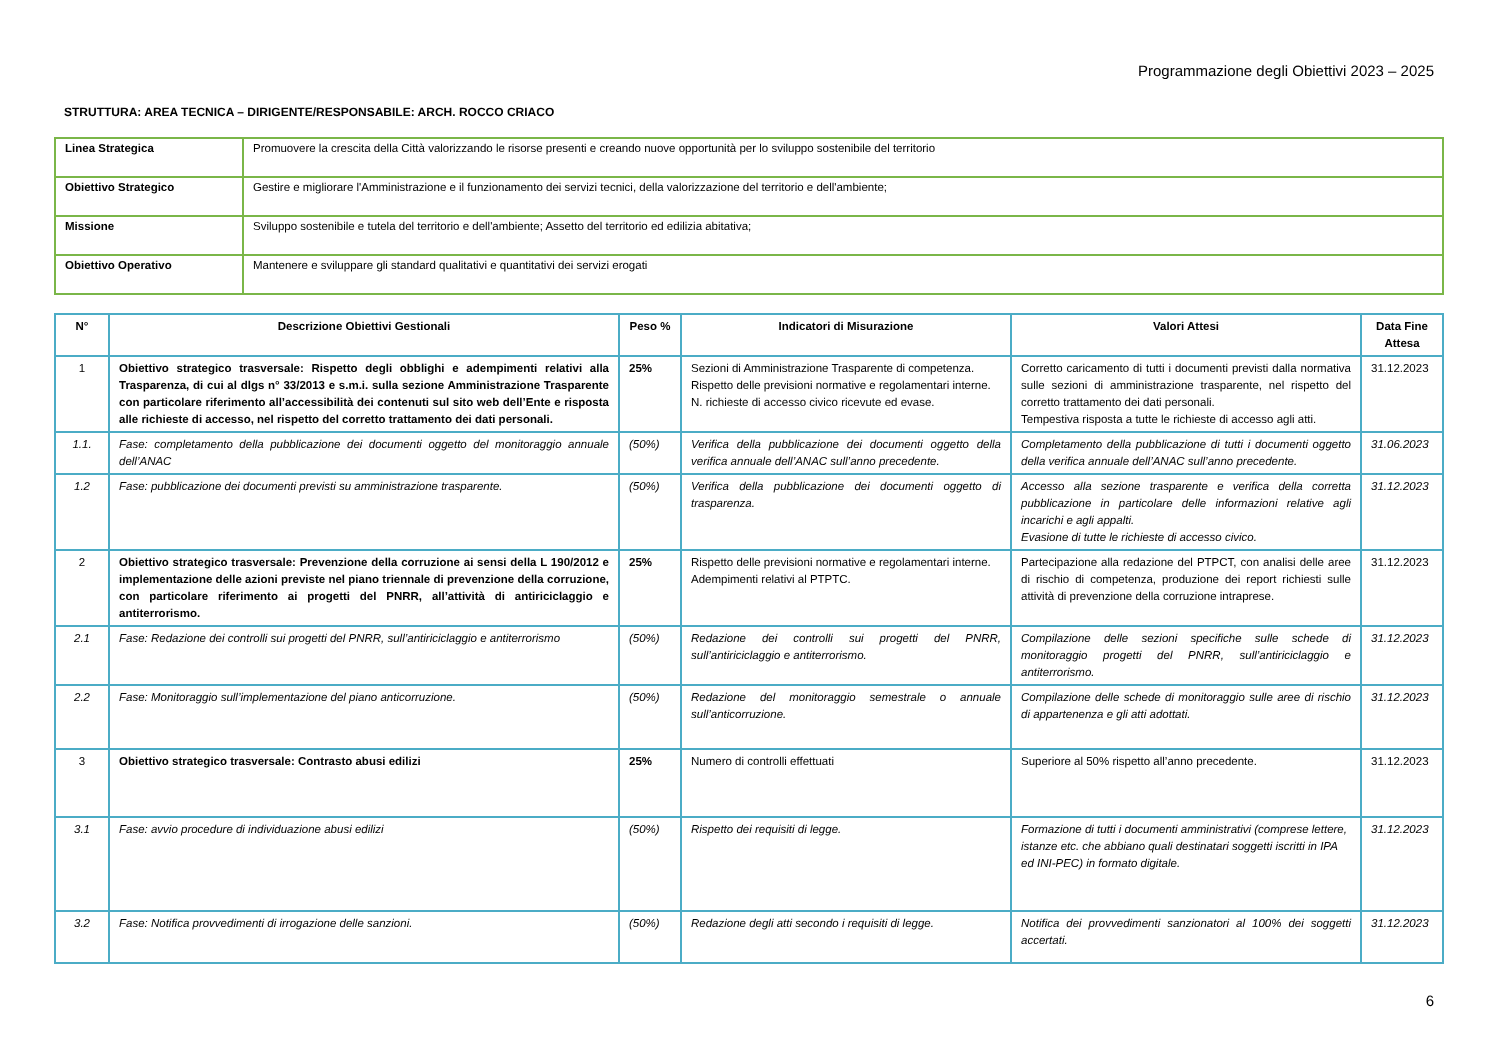Programmazione degli Obiettivi 2023 – 2025
STRUTTURA: AREA TECNICA – DIRIGENTE/RESPONSABILE: ARCH. ROCCO CRIACO
| Linea Strategica | Promuovere la crescita della Città valorizzando le risorse presenti e creando nuove opportunità per lo sviluppo sostenibile del territorio |
| Obiettivo Strategico | Gestire e migliorare l'Amministrazione e il funzionamento dei servizi tecnici, della valorizzazione del territorio e dell'ambiente; |
| Missione | Sviluppo sostenibile e tutela del territorio e dell'ambiente; Assetto del territorio ed edilizia abitativa; |
| Obiettivo Operativo | Mantenere e sviluppare gli standard qualitativi e quantitativi dei servizi erogati |
| N° | Descrizione Obiettivi Gestionali | Peso % | Indicatori di Misurazione | Valori Attesi | Data Fine Attesa |
| --- | --- | --- | --- | --- | --- |
| 1 | Obiettivo strategico trasversale: Rispetto degli obblighi e adempimenti relativi alla Trasparenza, di cui al dlgs n° 33/2013 e s.m.i. sulla sezione Amministrazione Trasparente con particolare riferimento all’accessibilità dei contenuti sul sito web dell’Ente e risposta alle richieste di accesso, nel rispetto del corretto trattamento dei dati personali. | 25% | Sezioni di Amministrazione Trasparente di competenza. Rispetto delle previsioni normative e regolamentari interne. N. richieste di accesso civico ricevute ed evase. | Corretto caricamento di tutti i documenti previsti dalla normativa sulle sezioni di amministrazione trasparente, nel rispetto del corretto trattamento dei dati personali. Tempestiva risposta a tutte le richieste di accesso agli atti. | 31.12.2023 |
| 1.1. | Fase: completamento della pubblicazione dei documenti oggetto del monitoraggio annuale dell’ANAC | (50%) | Verifica della pubblicazione dei documenti oggetto della verifica annuale dell’ANAC sull’anno precedente. | Completamento della pubblicazione di tutti i documenti oggetto della verifica annuale dell’ANAC sull’anno precedente. | 31.06.2023 |
| 1.2 | Fase: pubblicazione dei documenti previsti su amministrazione trasparente. | (50%) | Verifica della pubblicazione dei documenti oggetto di trasparenza. | Accesso alla sezione trasparente e verifica della corretta pubblicazione in particolare delle informazioni relative agli incarichi e agli appalti. Evasione di tutte le richieste di accesso civico. | 31.12.2023 |
| 2 | Obiettivo strategico trasversale: Prevenzione della corruzione ai sensi della L 190/2012 e implementazione delle azioni previste nel piano triennale di prevenzione della corruzione, con particolare riferimento ai progetti del PNRR, all’attività di antiriciclaggio e antiterrorismo. | 25% | Rispetto delle previsioni normative e regolamentari interne. Adempimenti relativi al PTPTC. | Partecipazione alla redazione del PTPCT, con analisi delle aree di rischio di competenza, produzione dei report richiesti sulle attività di prevenzione della corruzione intraprese. | 31.12.2023 |
| 2.1 | Fase: Redazione dei controlli sui progetti del PNRR, sull’antiriciclaggio e antiterrorismo | (50%) | Redazione dei controlli sui progetti del PNRR, sull’antiriciclaggio e antiterrorismo. | Compilazione delle sezioni specifiche sulle schede di monitoraggio progetti del PNRR, sull’antiriciclaggio e antiterrorismo. | 31.12.2023 |
| 2.2 | Fase: Monitoraggio sull’implementazione del piano anticorruzione. | (50%) | Redazione del monitoraggio semestrale o annuale sull’anticorruzione. | Compilazione delle schede di monitoraggio sulle aree di rischio di appartenenza e gli atti adottati. | 31.12.2023 |
| 3 | Obiettivo strategico trasversale: Contrasto abusi edilizi | 25% | Numero di controlli effettuati | Superiore al 50% rispetto all’anno precedente. | 31.12.2023 |
| 3.1 | Fase: avvio procedure di individuazione abusi edilizi | (50%) | Rispetto dei requisiti di legge. | Formazione di tutti i documenti amministrativi (comprese lettere, istanze etc. che abbiano quali destinatari soggetti iscritti in IPA ed INI-PEC) in formato digitale. | 31.12.2023 |
| 3.2 | Fase: Notifica provvedimenti di irrogazione delle sanzioni. | (50%) | Redazione degli atti secondo i requisiti di legge. | Notifica dei provvedimenti sanzionatori al 100% dei soggetti accertati. | 31.12.2023 |
6